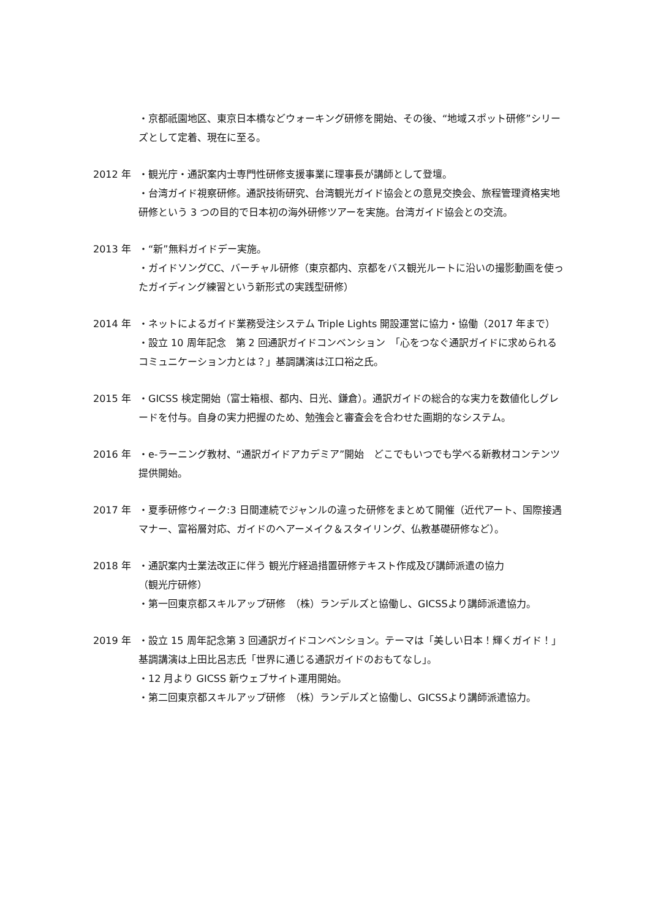・京都祇園地区、東京日本橋などウォーキング研修を開始、その後、“地域スポット研修”シリーズとして定着、現在に至る。
2012 年 ・観光庁・通訳案内士専門性研修支援事業に理事長が講師として登壇。
・台湾ガイド視察研修。通訳技術研究、台湾観光ガイド協会との意見交換会、旅程管理資格実地研修という 3 つの目的で日本初の海外研修ツアーを実施。台湾ガイド協会との交流。
2013 年 ・“新”無料ガイドデー実施。
・ガイドソングCC、バーチャル研修（東京都内、京都をバス観光ルートに沿いの撮影動画を使ったガイディング練習という新形式の実践型研修）
2014 年 ・ネットによるガイド業務受注システム Triple Lights 開設運営に協力・協働（2017 年まで）
・設立 10 周年記念　第 2 回通訳ガイドコンベンション　「心をつなぐ通訳ガイドに求められるコミュニケーション力とは？」基調講演は江口裕之氏。
2015 年 ・GICSS 検定開始（富士箱根、都内、日光、鎌倉）。通訳ガイドの総合的な実力を数値化しグレードを付与。自身の実力把握のため、勉強会と審査会を合わせた画期的なシステム。
2016 年 ・e-ラーニング教材、“通訳ガイドアカデミア”開始　どこでもいつでも学べる新教材コンテンツ提供開始。
2017 年 ・夏季研修ウィーク:3 日間連続でジャンルの違った研修をまとめて開催（近代アート、国際接遇マナー、富裕層対応、ガイドのヘアーメイク＆スタイリング、仏教基礎研修など）。
2018 年 ・通訳案内士業法改正に伴う 観光庁経過措置研修テキスト作成及び講師派遣の協力
（観光庁研修）
・第一回東京都スキルアップ研修　（株）ランデルズと協働し、GICSSより講師派遣協力。
2019 年 ・設立 15 周年記念第 3 回通訳ガイドコンベンション。テーマは「美しい日本！輝くガイド！」基調講演は上田比呂志氏「世界に通じる通訳ガイドのおもてなし」。
・12 月より GICSS 新ウェブサイト運用開始。
・第二回東京都スキルアップ研修　（株）ランデルズと協働し、GICSSより講師派遣協力。